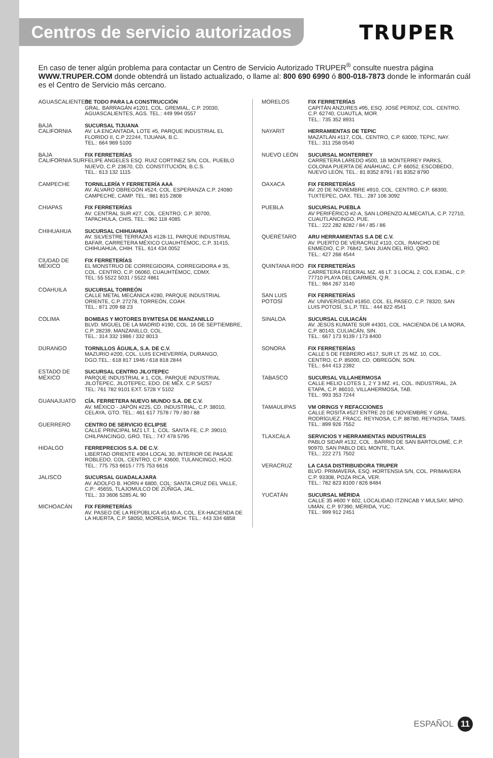Centros de servicio autorizados
TRUPER
En caso de tener algún problema para contactar un Centro de Servicio Autorizado TRUPER<sup>®</sup> consulte nuestra página WWW.TRUPER.COM donde obtendrá un listado actualizado, o llame al: 800 690 6990 ó 800-018-7873 donde le informarán cuál es el Centro de Servicio más cercano.
AGUASCALIENTES
DE TODO PARA LA CONSTRUCCIÓN
GRAL. BARRAGÁN #1201, COL. GREMIAL, C.P. 20030, AGUASCALIENTES, AGS. TEL.: 449 994 0557
BAJA CALIFORNIA
SUCURSAL TIJUANA
AV. LA ENCANTADA, LOTE #5, PARQUE INDUSTRIAL EL FLORIDO II, C.P 22244, TIJUANA, B.C.
TEL.: 664 969 5100
BAJA CALIFORNIA SUR
FIX FERRETERÍAS
FELIPE ANGELES ESQ. RUIZ CORTINEZ S/N, COL. PUEBLO NUEVO, C.P. 23670, CD. CONSTITUCIÓN, B.C.S.
TEL.: 613 132 1115
CAMPECHE TORNILLERÍA Y FERRETERÍA AAA
AV. ÁLVARO OBREGÓN #524, COL. ESPERANZA C.P. 24080 CAMPECHE, CAMP. TEL.: 981 815 2808
CHIAPAS FIX FERRETERÍAS
AV. CENTRAL SUR #27, COL. CENTRO, C.P. 30700, TAPACHULA, CHIS. TEL.: 962 118 4085
CHIHUAHUA SUCURSAL CHIHUAHUA
AV. SILVESTRE TERRAZAS #128-11, PARQUE INDUSTRIAL BAFAR, CARRETERA MÉXICO CUAUHTÉMOC, C.P. 31415, CHIHUAHUA, CHIH. TEL. 614 434 0052
CIUDAD DE MÉXICO
FIX FERRETERÍAS
EL MONSTRUO DE CORREGIDORA, CORREGIDORA # 35, COL. CENTRO, C.P. 06060, CUAUHTÉMOC, CDMX.
TEL: 55 5522 5031 / 5522 4861
COAHUILA SUCURSAL TORREÓN
CALLE METAL MECÁNICA #280, PARQUE INDUSTRIAL ORIENTE, C.P. 27278, TORREÓN, COAH.
TEL.: 871 209 68 23
COLIMA BOMBAS Y MOTORES BYMTESA DE MANZANILLO
BLVD. MIGUEL DE LA MADRID #190, COL. 16 DE SEPTIEMBRE, C.P. 28239, MANZANILLO, COL.
TEL.: 314 332 1986 / 332 8013
DURANGO TORNILLOS ÁGUILA, S.A. DE C.V.
MAZURIO #200, COL. LUIS ECHEVERRÍA, DURANGO, DGO.TEL.: 618 817 1946 / 618 818 2844
ESTADO DE MÉXICO
SUCURSAL CENTRO JILOTEPEC
PARQUE INDUSTRIAL # 1, COL. PARQUE INDUSTRIAL JILOTEPEC, JILOTEPEC, EDO. DE MÉX. C.P. 54257
TEL: 761 782 9101 EXT. 5728 Y 5102
GUANAJUATO CÍA. FERRETERA NUEVO MUNDO S.A. DE C.V.
AV. MÉXICO - JAPÓN #225, CD. INDUSTRIAL, C.P. 38010, CELAYA, GTO. TEL.: 461 617 7578 / 79 / 80 / 88
GUERRERO CENTRO DE SERVICIO ECLIPSE
CALLE PRINCIPAL MZ1 LT. 1, COL. SANTA FE, C.P. 39010, CHILPANCINGO, GRO. TEL.: 747 478 5795
HIDALGO FERREPRECIOS S.A. DE C.V.
LIBERTAD ORIENTE #304 LOCAL 30, INTERIOR DE PASAJE ROBLEDO, COL. CENTRO, C.P. 43600, TULANCINGO, HGO. TEL.: 775 753 6615 / 775 753 6616
JALISCO SUCURSAL GUADALAJARA
AV. ADOLFO B. HORN # 6800, COL: SANTA CRUZ DEL VALLE, C.P.: 45655, TLAJOMULCO DE ZÚÑIGA, JAL.
TEL.: 33 3606 5285 AL 90
MICHOACÁN FIX FERRETERÍAS
AV. PASEO DE LA REPÚBLICA #5140-A, COL. EX-HACIENDA DE LA HUERTA, C.P. 58050, MORELIA, MICH. TEL.: 443 334 6858
MORELOS FIX FERRETERÍAS
CAPITÁN ANZURES #95, ESQ. JOSÉ PERDIZ, COL. CENTRO, C.P. 62740, CUAUTLA, MOR.
TEL.: 735 352 8931
NAYARIT HERRAMIENTAS DE TEPIC
MAZATLÁN #117, COL. CENTRO, C.P. 63000, TEPIC, NAY.
TEL.: 311 258 0540
NUEVO LEÓN SUCURSAL MONTERREY
CARRETERA LAREDO #500, 1B MONTERREY PARKS, COLONIA PUERTA DE ANÁHUAC, C.P. 66052, ESCOBEDO, NUEVO LEÓN, TEL.: 81 8352 8791 / 81 8352 8790
OAXACA FIX FERRETERÍAS
AV. 20 DE NOVIEMBRE #910, COL. CENTRO, C.P. 68300, TUXTEPEC, OAX. TEL.: 287 106 3092
PUEBLA SUCURSAL PUEBLA
AV PERIFÉRICO #2-A, SAN LORENZO ALMECATLA, C.P. 72710, CUAUTLANCINGO, PUE.
TEL.: 222 282 8282 / 84 / 85 / 86
QUERÉTARO ARU HERRAMIENTAS S.A DE C.V.
AV. PUERTO DE VERACRUZ #110, COL. RANCHO DE ENMEDIO, C.P. 76842, SAN JUAN DEL RÍO, QRO.
TEL.: 427 268 4544
QUINTANA ROO FIX FERRETERÍAS
CARRETERA FEDERAL MZ. 46 LT. 3 LOCAL 2, COL EJIDAL, C.P. 77710 PLAYA DEL CARMEN, Q.R.
TEL.: 984 267 3140
SAN LUIS POTOSÍ
FIX FERRETERÍAS
AV. UNIVERSIDAD #1850, COL. EL PASEO, C.P. 78320, SAN LUIS POTOSÍ, S.L.P. TEL.: 444 822 4541
SINALOA SUCURSAL CULIACÁN
AV. JESÚS KUMATE SUR #4301, COL. HACIENDA DE LA MORA, C.P. 80143, CULIACÁN, SIN.
TEL.: 667 173 9139 / 173 8400
SONORA FIX FERRETERÍAS
CALLE 5 DE FEBRERO #517, SUR LT. 25 MZ. 10, COL. CENTRO, C.P. 85000, CD. OBREGÓN, SON.
TEL.: 644 413 2392
TABASCO SUCURSAL VILLAHERMOSA
CALLE HELIO LOTES 1, 2 Y 3 MZ. #1, COL. INDUSTRIAL, 2A ETAPA, C.P. 86010, VILLAHERMOSA, TAB.
TEL.: 993 353 7244
TAMAULIPAS VM ORINGS Y REFACCIONES
CALLE ROSITA #527 ENTRE 20 DE NOVIEMBRE Y GRAL. RODRÍGUEZ, FRACC. REYNOSA, C.P. 88780, REYNOSA, TAMS. TEL.: 899 926 7552
TLAXCALA SERVICIOS Y HERRAMIENTAS INDUSTRIALES
PABLO SIDAR #132, COL . BARRIO DE SAN BARTOLOMÉ, C.P. 90970, SAN PABLO DEL MONTE, TLAX.
TEL.: 222 271 7502
VERACRUZ LA CASA DISTRIBUIDORA TRUPER
BLVD. PRIMAVERA, ESQ. HORTENSIA S/N, COL. PRIMAVERA C.P. 93308, POZA RICA, VER.
TEL.: 782 823 8100 / 826 8484
YUCATÁN SUCURSAL MÉRIDA
CALLE 35 #600 Y 602, LOCALIDAD ITZINCAB Y MULSAY, MPIO. UMÁN, C.P. 97390, MÉRIDA, YUC.
TEL.: 999 912 2451
ESPAÑOL 11